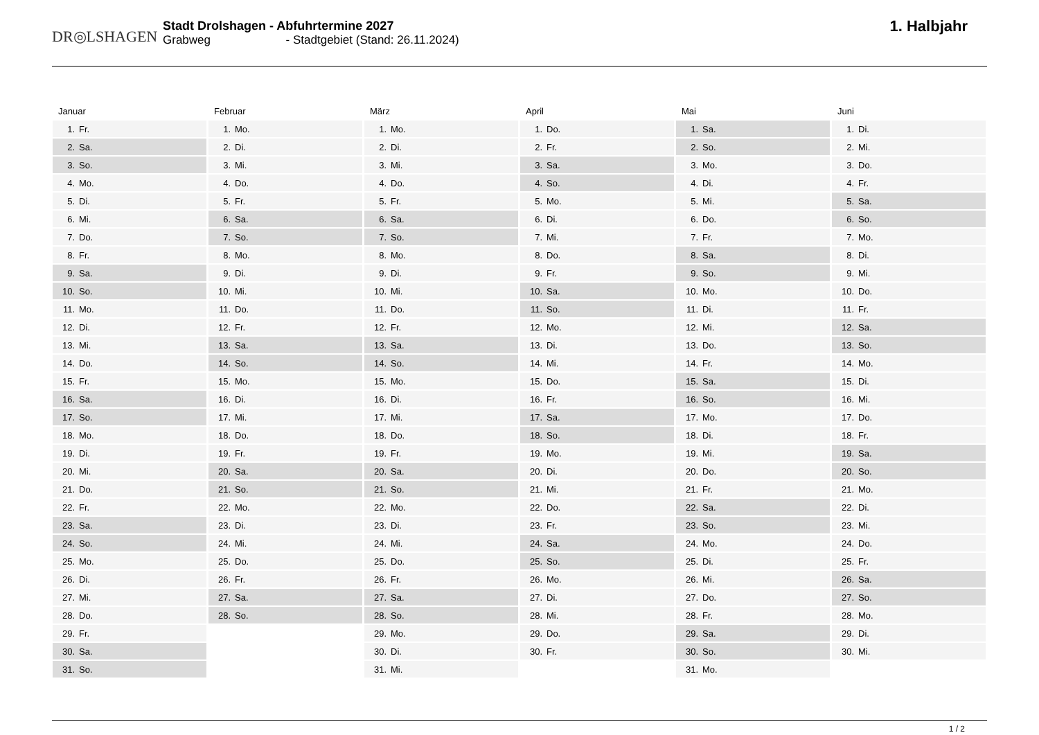DR◎LSHAGEN
Stadt Drolshagen - Abfuhrtermine 2027
Grabweg - Stadtgebiet (Stand: 26.11.2024)
1. Halbjahr
Januar
| 1. | Fr. |
| 2. | Sa. |
| 3. | So. |
| 4. | Mo. |
| 5. | Di. |
| 6. | Mi. |
| 7. | Do. |
| 8. | Fr. |
| 9. | Sa. |
| 10. | So. |
| 11. | Mo. |
| 12. | Di. |
| 13. | Mi. |
| 14. | Do. |
| 15. | Fr. |
| 16. | Sa. |
| 17. | So. |
| 18. | Mo. |
| 19. | Di. |
| 20. | Mi. |
| 21. | Do. |
| 22. | Fr. |
| 23. | Sa. |
| 24. | So. |
| 25. | Mo. |
| 26. | Di. |
| 27. | Mi. |
| 28. | Do. |
| 29. | Fr. |
| 30. | Sa. |
| 31. | So. |
Februar
| 1. | Mo. |
| 2. | Di. |
| 3. | Mi. |
| 4. | Do. |
| 5. | Fr. |
| 6. | Sa. |
| 7. | So. |
| 8. | Mo. |
| 9. | Di. |
| 10. | Mi. |
| 11. | Do. |
| 12. | Fr. |
| 13. | Sa. |
| 14. | So. |
| 15. | Mo. |
| 16. | Di. |
| 17. | Mi. |
| 18. | Do. |
| 19. | Fr. |
| 20. | Sa. |
| 21. | So. |
| 22. | Mo. |
| 23. | Di. |
| 24. | Mi. |
| 25. | Do. |
| 26. | Fr. |
| 27. | Sa. |
| 28. | So. |
März
| 1. | Mo. |
| 2. | Di. |
| 3. | Mi. |
| 4. | Do. |
| 5. | Fr. |
| 6. | Sa. |
| 7. | So. |
| 8. | Mo. |
| 9. | Di. |
| 10. | Mi. |
| 11. | Do. |
| 12. | Fr. |
| 13. | Sa. |
| 14. | So. |
| 15. | Mo. |
| 16. | Di. |
| 17. | Mi. |
| 18. | Do. |
| 19. | Fr. |
| 20. | Sa. |
| 21. | So. |
| 22. | Mo. |
| 23. | Di. |
| 24. | Mi. |
| 25. | Do. |
| 26. | Fr. |
| 27. | Sa. |
| 28. | So. |
| 29. | Mo. |
| 30. | Di. |
| 31. | Mi. |
April
| 1. | Do. |
| 2. | Fr. |
| 3. | Sa. |
| 4. | So. |
| 5. | Mo. |
| 6. | Di. |
| 7. | Mi. |
| 8. | Do. |
| 9. | Fr. |
| 10. | Sa. |
| 11. | So. |
| 12. | Mo. |
| 13. | Di. |
| 14. | Mi. |
| 15. | Do. |
| 16. | Fr. |
| 17. | Sa. |
| 18. | So. |
| 19. | Mo. |
| 20. | Di. |
| 21. | Mi. |
| 22. | Do. |
| 23. | Fr. |
| 24. | Sa. |
| 25. | So. |
| 26. | Mo. |
| 27. | Di. |
| 28. | Mi. |
| 29. | Do. |
| 30. | Fr. |
Mai
| 1. | Sa. |
| 2. | So. |
| 3. | Mo. |
| 4. | Di. |
| 5. | Mi. |
| 6. | Do. |
| 7. | Fr. |
| 8. | Sa. |
| 9. | So. |
| 10. | Mo. |
| 11. | Di. |
| 12. | Mi. |
| 13. | Do. |
| 14. | Fr. |
| 15. | Sa. |
| 16. | So. |
| 17. | Mo. |
| 18. | Di. |
| 19. | Mi. |
| 20. | Do. |
| 21. | Fr. |
| 22. | Sa. |
| 23. | So. |
| 24. | Mo. |
| 25. | Di. |
| 26. | Mi. |
| 27. | Do. |
| 28. | Fr. |
| 29. | Sa. |
| 30. | So. |
| 31. | Mo. |
Juni
| 1. | Di. |
| 2. | Mi. |
| 3. | Do. |
| 4. | Fr. |
| 5. | Sa. |
| 6. | So. |
| 7. | Mo. |
| 8. | Di. |
| 9. | Mi. |
| 10. | Do. |
| 11. | Fr. |
| 12. | Sa. |
| 13. | So. |
| 14. | Mo. |
| 15. | Di. |
| 16. | Mi. |
| 17. | Do. |
| 18. | Fr. |
| 19. | Sa. |
| 20. | So. |
| 21. | Mo. |
| 22. | Di. |
| 23. | Mi. |
| 24. | Do. |
| 25. | Fr. |
| 26. | Sa. |
| 27. | So. |
| 28. | Mo. |
| 29. | Di. |
| 30. | Mi. |
1 / 2